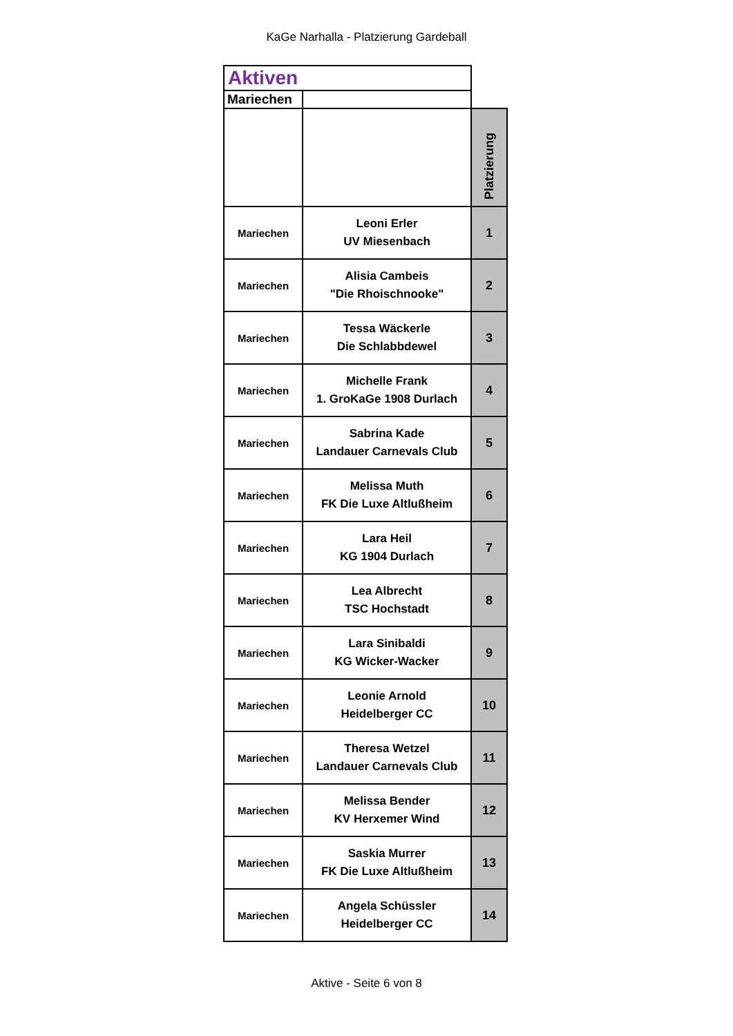KaGe Narhalla - Platzierung Gardeball
| Aktiven | | |
| Mariechen | | |
| | | Platzierung |
| Mariechen | Leoni Erler UV Miesenbach | 1 |
| Mariechen | Alisia Cambeis "Die Rhoischnooke" | 2 |
| Mariechen | Tessa Wäckerle Die Schlabbdewel | 3 |
| Mariechen | Michelle Frank 1. GroKaGe 1908 Durlach | 4 |
| Mariechen | Sabrina Kade Landauer Carnevals Club | 5 |
| Mariechen | Melissa Muth FK Die Luxe Altlußheim | 6 |
| Mariechen | Lara Heil KG 1904 Durlach | 7 |
| Mariechen | Lea Albrecht TSC Hochstadt | 8 |
| Mariechen | Lara Sinibaldi KG Wicker-Wacker | 9 |
| Mariechen | Leonie Arnold Heidelberger CC | 10 |
| Mariechen | Theresa Wetzel Landauer Carnevals Club | 11 |
| Mariechen | Melissa Bender KV Herxemer Wind | 12 |
| Mariechen | Saskia Murrer FK Die Luxe Altlußheim | 13 |
| Mariechen | Angela Schüssler Heidelberger CC | 14 |
Aktive - Seite 6 von 8